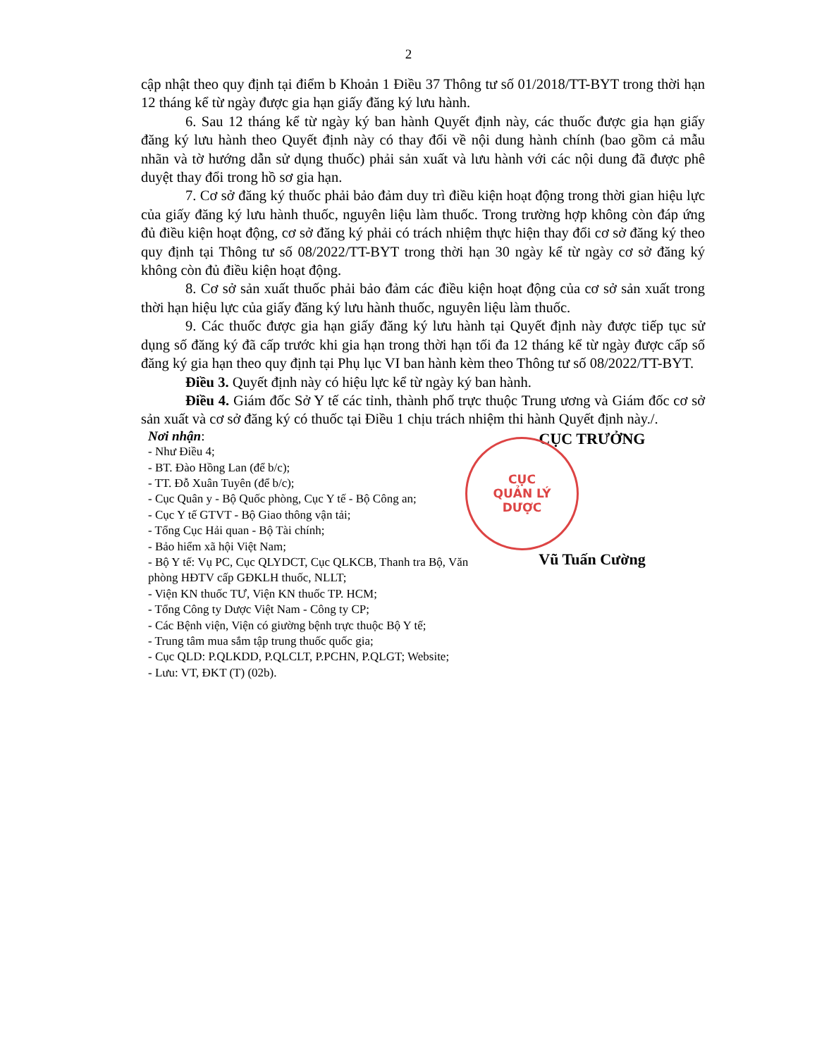2
cập nhật theo quy định tại điểm b Khoản 1 Điều 37 Thông tư số 01/2018/TT-BYT trong thời hạn 12 tháng kể từ ngày được gia hạn giấy đăng ký lưu hành.
6. Sau 12 tháng kể từ ngày ký ban hành Quyết định này, các thuốc được gia hạn giấy đăng ký lưu hành theo Quyết định này có thay đổi về nội dung hành chính (bao gồm cả mẫu nhãn và tờ hướng dẫn sử dụng thuốc) phải sản xuất và lưu hành với các nội dung đã được phê duyệt thay đổi trong hồ sơ gia hạn.
7. Cơ sở đăng ký thuốc phải bảo đảm duy trì điều kiện hoạt động trong thời gian hiệu lực của giấy đăng ký lưu hành thuốc, nguyên liệu làm thuốc. Trong trường hợp không còn đáp ứng đủ điều kiện hoạt động, cơ sở đăng ký phải có trách nhiệm thực hiện thay đổi cơ sở đăng ký theo quy định tại Thông tư số 08/2022/TT-BYT trong thời hạn 30 ngày kể từ ngày cơ sở đăng ký không còn đủ điều kiện hoạt động.
8. Cơ sở sản xuất thuốc phải bảo đảm các điều kiện hoạt động của cơ sở sản xuất trong thời hạn hiệu lực của giấy đăng ký lưu hành thuốc, nguyên liệu làm thuốc.
9. Các thuốc được gia hạn giấy đăng ký lưu hành tại Quyết định này được tiếp tục sử dụng số đăng ký đã cấp trước khi gia hạn trong thời hạn tối đa 12 tháng kể từ ngày được cấp số đăng ký gia hạn theo quy định tại Phụ lục VI ban hành kèm theo Thông tư số 08/2022/TT-BYT.
Điều 3. Quyết định này có hiệu lực kể từ ngày ký ban hành.
Điều 4. Giám đốc Sở Y tế các tỉnh, thành phố trực thuộc Trung ương và Giám đốc cơ sở sản xuất và cơ sở đăng ký có thuốc tại Điều 1 chịu trách nhiệm thi hành Quyết định này./.
Nơi nhận:
- Như Điều 4;
- BT. Đào Hồng Lan (để b/c);
- TT. Đỗ Xuân Tuyên (để b/c);
- Cục Quân y - Bộ Quốc phòng, Cục Y tế - Bộ Công an;
- Cục Y tế GTVT - Bộ Giao thông vận tải;
- Tổng Cục Hải quan - Bộ Tài chính;
- Bảo hiểm xã hội Việt Nam;
- Bộ Y tế: Vụ PC, Cục QLYDCT, Cục QLKCB, Thanh tra Bộ, Văn phòng HĐTV cấp GĐKLH thuốc, NLLT;
- Viện KN thuốc TƯ, Viện KN thuốc TP. HCM;
- Tổng Công ty Dược Việt Nam - Công ty CP;
- Các Bệnh viện, Viện có giường bệnh trực thuộc Bộ Y tế;
- Trung tâm mua sắm tập trung thuốc quốc gia;
- Cục QLD: P.QLKDD, P.QLCLT, P.PCHN, P.QLGT; Website;
- Lưu: VT, ĐKT (T) (02b).
CỤC TRƯỞNG
CỤC
QUẢN LÝ
DƯỢC
Vũ Tuấn Cường